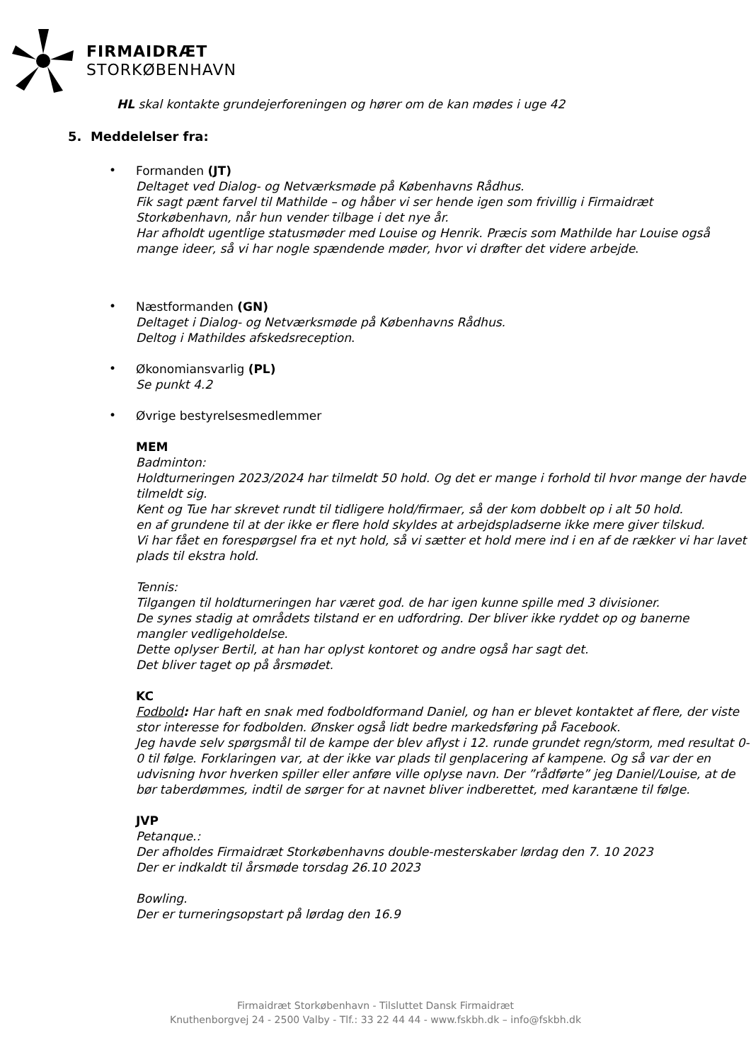FIRMAIDRÆT
STORKØBENHAVN
HL skal kontakte grundejerforeningen og hører om de kan mødes i uge 42
5. Meddelelser fra:
•
Formanden (JT)
Deltaget ved Dialog- og Netværksmøde på Københavns Rådhus.
Fik sagt pænt farvel til Mathilde – og håber vi ser hende igen som frivillig i Firmaidræt Storkøbenhavn, når hun vender tilbage i det nye år.
Har afholdt ugentlige statusmøder med Louise og Henrik. Præcis som Mathilde har Louise også mange ideer, så vi har nogle spændende møder, hvor vi drøfter det videre arbejde.
•
Næstformanden (GN)
Deltaget i Dialog- og Netværksmøde på Københavns Rådhus.
Deltog i Mathildes afskedsreception.
•
Økonomiansvarlig (PL)
Se punkt 4.2
•
Øvrige bestyrelsesmedlemmer
MEM
Badminton:
Holdturneringen 2023/2024 har tilmeldt 50 hold. Og det er mange i forhold til hvor mange der havde tilmeldt sig.
Kent og Tue har skrevet rundt til tidligere hold/firmaer, så der kom dobbelt op i alt 50 hold.
en af grundene til at der ikke er flere hold skyldes at arbejdspladserne ikke mere giver tilskud.
Vi har fået en forespørgsel fra et nyt hold, så vi sætter et hold mere ind i en af de rækker vi har lavet plads til ekstra hold.
Tennis:
Tilgangen til holdturneringen har været god. de har igen kunne spille med 3 divisioner.
De synes stadig at områdets tilstand er en udfordring. Der bliver ikke ryddet op og banerne
mangler vedligeholdelse.
Dette oplyser Bertil, at han har oplyst kontoret og andre også har sagt det.
Det bliver taget op på årsmødet.
KC
Fodbold: Har haft en snak med fodboldformand Daniel, og han er blevet kontaktet af flere, der viste stor interesse for fodbolden. Ønsker også lidt bedre markedsføring på Facebook.
Jeg havde selv spørgsmål til de kampe der blev aflyst i 12. runde grundet regn/storm, med resultat 0-0 til følge. Forklaringen var, at der ikke var plads til genplacering af kampene. Og så var der en udvisning hvor hverken spiller eller anføre ville oplyse navn. Der ”rådførte” jeg Daniel/Louise, at de bør taberdømmes, indtil de sørger for at navnet bliver indberettet, med karantæne til følge.
JVP
Petanque.:
Der afholdes Firmaidræt Storkøbenhavns double-mesterskaber lørdag den 7. 10 2023
Der er indkaldt til årsmøde torsdag 26.10 2023
Bowling.
Der er turneringsopstart på lørdag den 16.9
Firmaidræt Storkøbenhavn - Tilsluttet Dansk Firmaidræt
Knuthenborgvej 24 - 2500 Valby - Tlf.: 33 22 44 44 - www.fskbh.dk – info@fskbh.dk